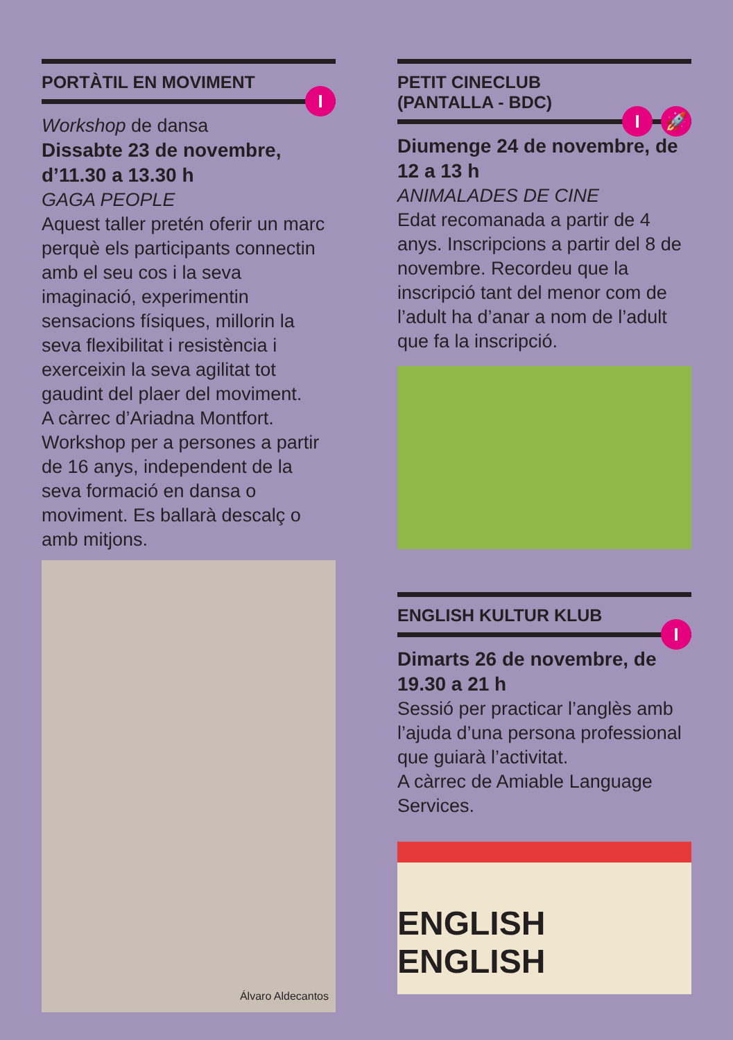PORTÀTIL EN MOVIMENT
I
Workshop de dansa
Dissabte 23 de novembre, d’11.30 a 13.30 h
GAGA PEOPLE
Aquest taller pretén oferir un marc perquè els participants connectin amb el seu cos i la seva imaginació, experimentin sensacions físiques, millorin la seva flexibilitat i resistència i exerceixin la seva agilitat tot gaudint del plaer del moviment.
A càrrec d’Ariadna Montfort.
Workshop per a persones a partir de 16 anys, independent de la seva formació en dansa o moviment. Es ballarà descalç o amb mitjons.
Álvaro Aldecantos
PETIT CINECLUB
(PANTALLA - BDC)
I 🚀
Diumenge 24 de novembre, de 12 a 13 h
ANIMALADES DE CINE
Edat recomanada a partir de 4 anys. Inscripcions a partir del 8 de novembre. Recordeu que la inscripció tant del menor com de l’adult ha d’anar a nom de l’adult que fa la inscripció.
ENGLISH KULTUR KLUB
I
Dimarts 26 de novembre, de 19.30 a 21 h
Sessió per practicar l’anglès amb l’ajuda d’una persona professional que guiarà l’activitat.
A càrrec de Amiable Language Services.
ENGLISH ENGLISH